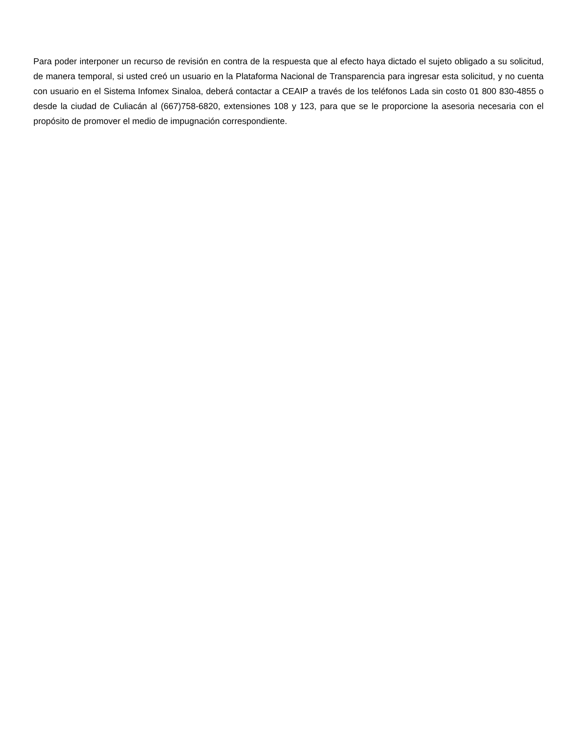Para poder interponer un recurso de revisión en contra de la respuesta que al efecto haya dictado el sujeto obligado a su solicitud, de manera temporal, si usted creó un usuario en la Plataforma Nacional de Transparencia para ingresar esta solicitud, y no cuenta con usuario en el Sistema Infomex Sinaloa, deberá contactar a CEAIP a través de los teléfonos Lada sin costo 01 800 830-4855 o desde la ciudad de Culiacán al (667)758-6820, extensiones 108 y 123, para que se le proporcione la asesoria necesaria con el propósito de promover el medio de impugnación correspondiente.